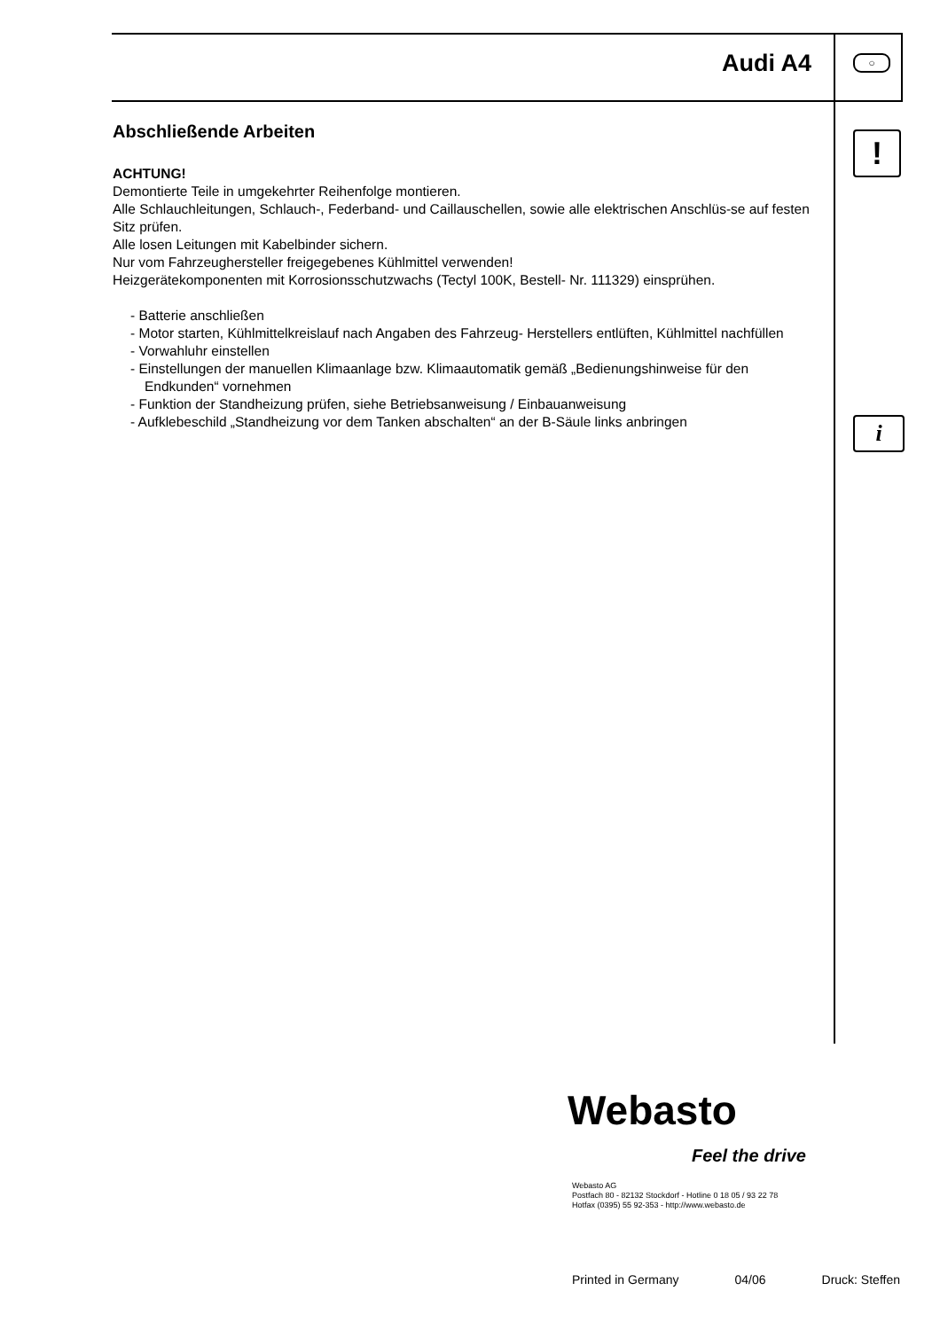Audi A4 ○
!
i
Abschließende Arbeiten
ACHTUNG!
Demontierte Teile in umgekehrter Reihenfolge montieren.
Alle Schlauchleitungen, Schlauch-, Federband- und Caillauschellen, sowie alle elektrischen Anschlüs-se auf festen Sitz prüfen.
Alle losen Leitungen mit Kabelbinder sichern.
Nur vom Fahrzeughersteller freigegebenes Kühlmittel verwenden!
Heizgerätekomponenten mit Korrosionsschutzwachs (Tectyl 100K, Bestell- Nr. 111329) einsprühen.
- Batterie anschließen
- Motor starten, Kühlmittelkreislauf nach Angaben des Fahrzeug- Herstellers entlüften, Kühlmittel nachfüllen
- Vorwahluhr einstellen
- Einstellungen der manuellen Klimaanlage bzw. Klimaautomatik gemäß „Bedienungshinweise für den Endkunden“ vornehmen
- Funktion der Standheizung prüfen, siehe Betriebsanweisung / Einbauanweisung
- Aufklebeschild „Standheizung vor dem Tanken abschalten“ an der B-Säule links anbringen
Webasto
Feel the drive
Webasto AG
Postfach 80 - 82132 Stockdorf - Hotline 0 18 05 / 93 22 78
Hotfax (0395) 55 92-353 - http://www.webasto.de
Printed in Germany 04/06 Druck: Steffen